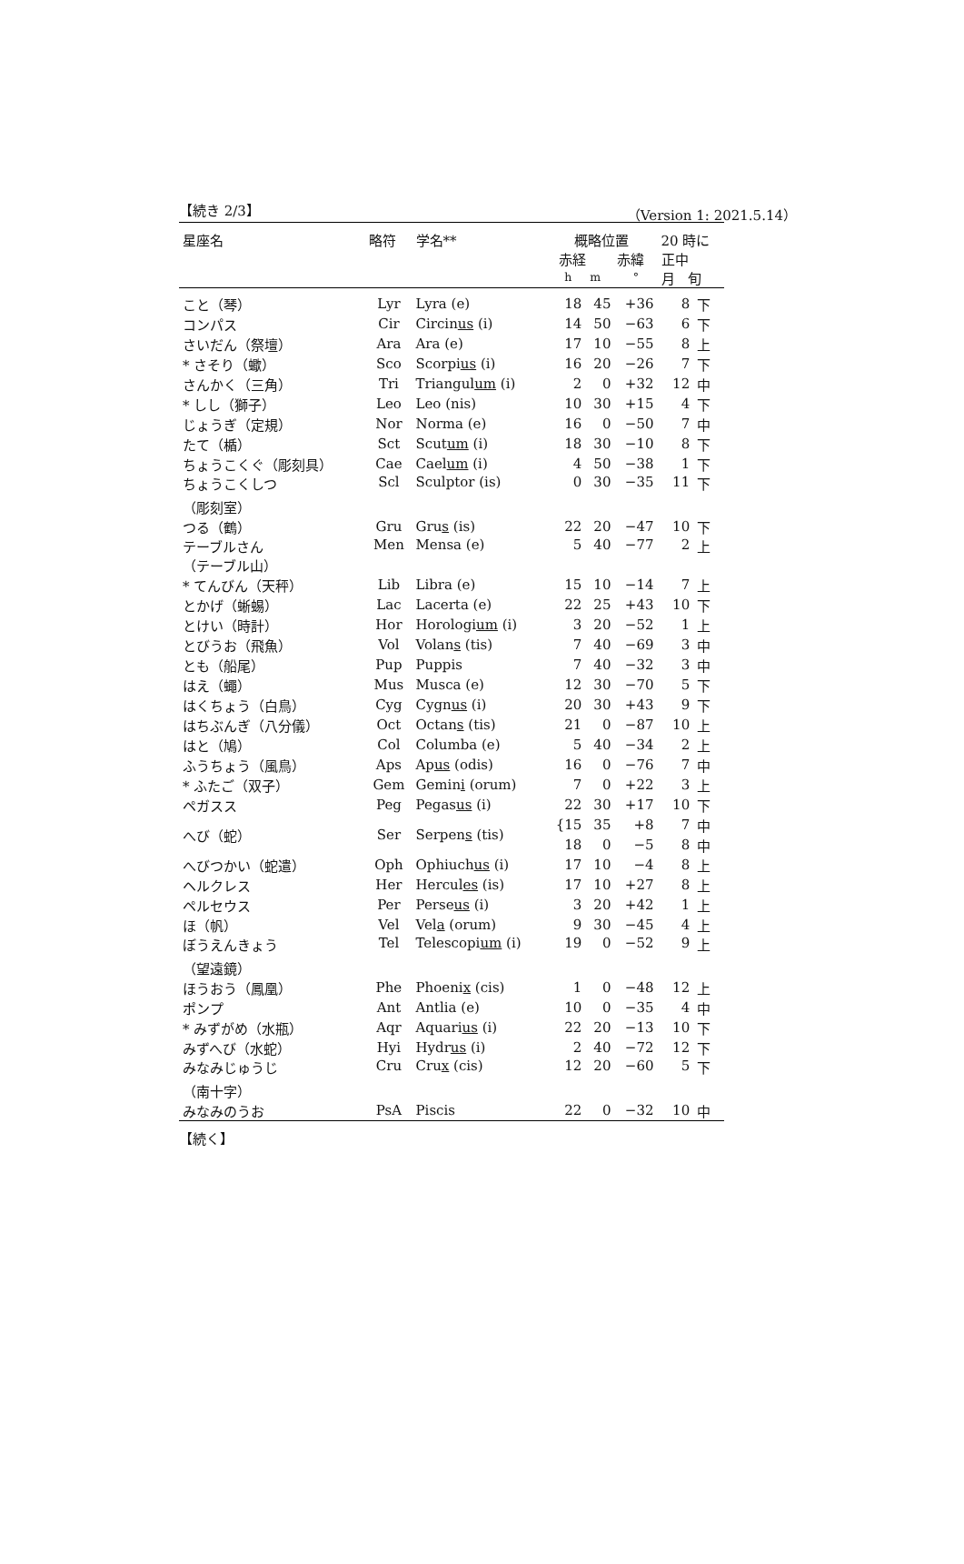【続き 2/3】 （Version 1: 2021.5.14）
| 星座名 | 略符 | 学名** | 概略位置 赤経 赤緯 h m ° | | | 20 時に 正中 月 旬 | |
| --- | --- | --- | --- | --- | --- | --- | --- |
| こと（琴） | Lyr | Lyra (e) | 18 | 45 | +36 | 8 | 下 |
| コンパス | Cir | Circin us (i) | 14 | 50 | −63 | 6 | 下 |
| さいだん（祭壇） | Ara | Ara (e) | 17 | 10 | −55 | 8 | 上 |
| * さそり（蠍） | Sco | Scorpi us (i) | 16 | 20 | −26 | 7 | 下 |
| さんかく（三角） | Tri | Triangul um (i) | 2 | 0 | +32 | 12 | 中 |
| * しし（獅子） | Leo | Leo (nis) | 10 | 30 | +15 | 4 | 下 |
| じょうぎ（定規） | Nor | Norma (e) | 16 | 0 | −50 | 7 | 中 |
| たて（楯） | Sct | Scut um (i) | 18 | 30 | −10 | 8 | 下 |
| ちょうこくぐ（彫刻具） | Cae | Cael um (i) | 4 | 50 | −38 | 1 | 下 |
| ちょうこくしつ （彫刻室） | Scl | Sculptor (is) | 0 | 30 | −35 | 11 | 下 |
| つる（鶴） | Gru | Gru s (is) | 22 | 20 | −47 | 10 | 下 |
| テーブルさん （テーブル山） | Men | Mensa (e) | 5 | 40 | −77 | 2 | 上 |
| * てんびん（天秤） | Lib | Libra (e) | 15 | 10 | −14 | 7 | 上 |
| とかげ（蜥蜴） | Lac | Lacerta (e) | 22 | 25 | +43 | 10 | 下 |
| とけい（時計） | Hor | Horologi um (i) | 3 | 20 | −52 | 1 | 上 |
| とびうお（飛魚） | Vol | Volan s (tis) | 7 | 40 | −69 | 3 | 中 |
| とも（船尾） | Pup | Puppis | 7 | 40 | −32 | 3 | 中 |
| はえ（蠅） | Mus | Musca (e) | 12 | 30 | −70 | 5 | 下 |
| はくちょう（白鳥） | Cyg | Cygn us (i) | 20 | 30 | +43 | 9 | 下 |
| はちぶんぎ（八分儀） | Oct | Octan s (tis) | 21 | 0 | −87 | 10 | 上 |
| はと（鳩） | Col | Columba (e) | 5 | 40 | −34 | 2 | 上 |
| ふうちょう（風鳥） | Aps | Ap us (odis) | 16 | 0 | −76 | 7 | 中 |
| * ふたご（双子） | Gem | Gemin i (orum) | 7 | 0 | +22 | 3 | 上 |
| ペガスス | Peg | Pegas us (i) | 22 | 30 | +17 | 10 | 下 |
| へび（蛇） | Ser | Serpen s (tis) | {15 | 35 | +8 | 7 | 中 |
| | | | 18 | 0 | −5 | 8 | 中 |
| へびつかい（蛇遣） | Oph | Ophiuch us (i) | 17 | 10 | −4 | 8 | 上 |
| ヘルクレス | Her | Hercul es (is) | 17 | 10 | +27 | 8 | 上 |
| ペルセウス | Per | Perse us (i) | 3 | 20 | +42 | 1 | 上 |
| ほ（帆） | Vel | Vel a (orum) | 9 | 30 | −45 | 4 | 上 |
| ぼうえんきょう （望遠鏡） | Tel | Telescopi um (i) | 19 | 0 | −52 | 9 | 上 |
| ほうおう（鳳凰） | Phe | Phoeni x (cis) | 1 | 0 | −48 | 12 | 上 |
| ポンプ | Ant | Antlia (e) | 10 | 0 | −35 | 4 | 中 |
| * みずがめ（水瓶） | Aqr | Aquari us (i) | 22 | 20 | −13 | 10 | 下 |
| みずへび（水蛇） | Hyi | Hydr us (i) | 2 | 40 | −72 | 12 | 下 |
| みなみじゅうじ （南十字） | Cru | Cru x (cis) | 12 | 20 | −60 | 5 | 下 |
| みなみのうお | PsA | Piscis | 22 | 0 | −32 | 10 | 中 |
【続く】